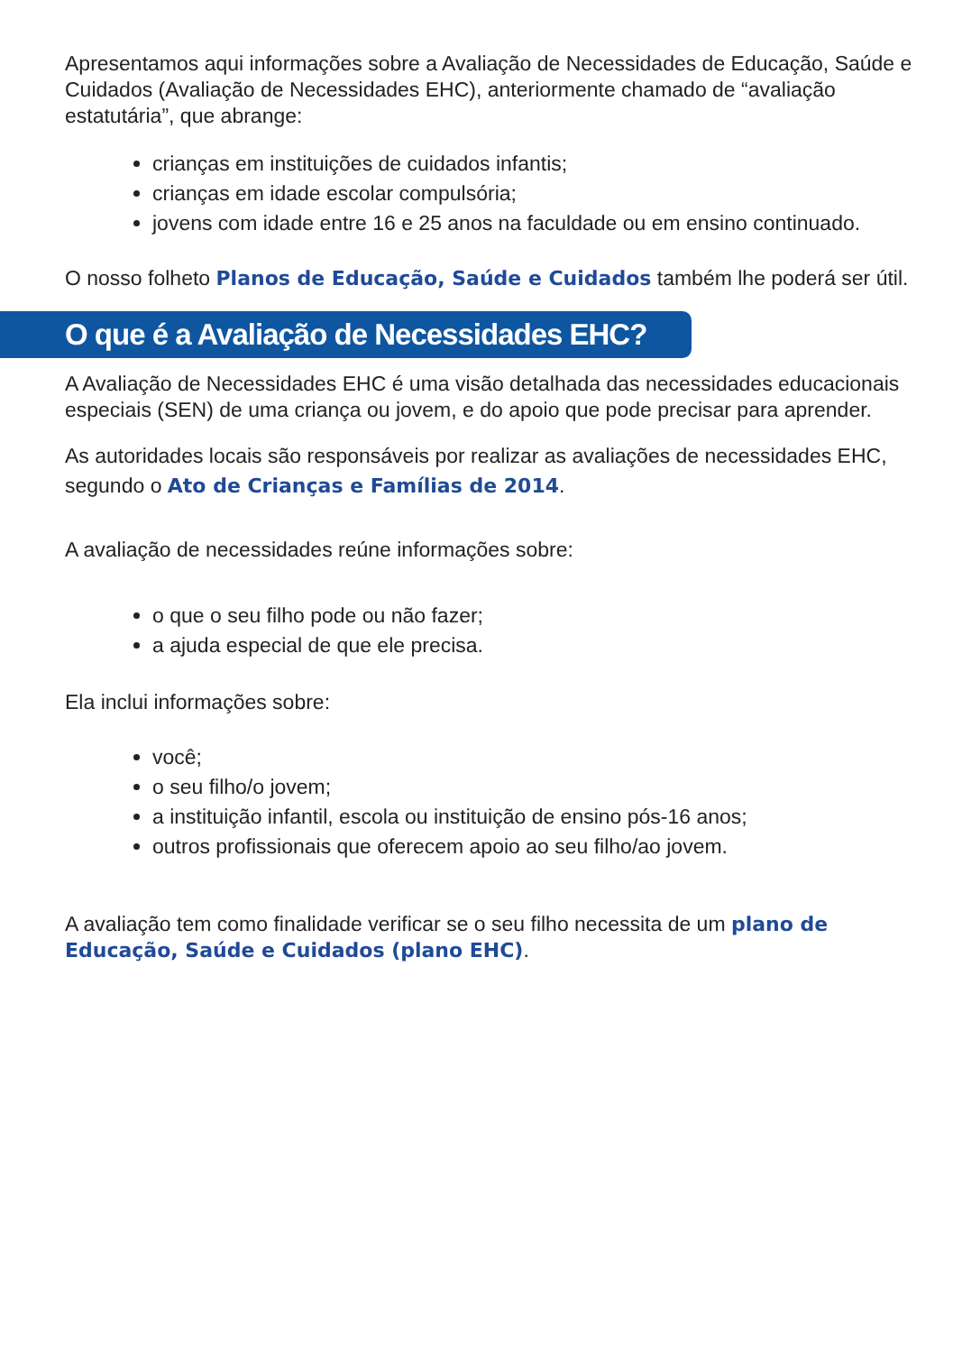Apresentamos aqui informações sobre a Avaliação de Necessidades de Educação, Saúde e Cuidados (Avaliação de Necessidades EHC), anteriormente chamado de “avaliação estatutária”, que abrange:
crianças em instituições de cuidados infantis;
crianças em idade escolar compulsória;
jovens com idade entre 16 e 25 anos na faculdade ou em ensino continuado.
O nosso folheto Planos de Educação, Saúde e Cuidados também lhe poderá ser útil.
O que é a Avaliação de Necessidades EHC?
A Avaliação de Necessidades EHC é uma visão detalhada das necessidades educacionais especiais (SEN) de uma criança ou jovem, e do apoio que pode precisar para aprender.
As autoridades locais são responsáveis por realizar as avaliações de necessidades EHC, segundo o Ato de Crianças e Famílias de 2014.
A avaliação de necessidades reúne informações sobre:
o que o seu filho pode ou não fazer;
a ajuda especial de que ele precisa.
Ela inclui informações sobre:
você;
o seu filho/o jovem;
a instituição infantil, escola ou instituição de ensino pós-16 anos;
outros profissionais que oferecem apoio ao seu filho/ao jovem.
A avaliação tem como finalidade verificar se o seu filho necessita de um plano de Educação, Saúde e Cuidados (plano EHC).